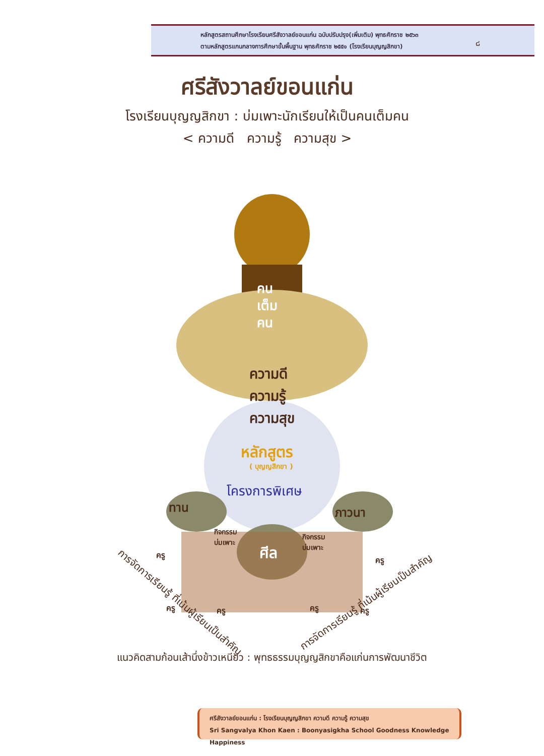หลักสูตรสถานศึกษาโรงเรียนศรีสังวาลย์ขอนแก่น ฉบับปรับปรุง(เพิ่มเติม) พุทธศักราช ๒๕๖๓
ตามหลักสูตรแกนกลางการศึกษาขั้นพื้นฐาน พุทธศักราช ๒๕๕๑ (โรงเรียนบุญญสิกขา)
๘
ศรีสังวาลย์ขอนแก่น
โรงเรียนบุญญสิกขา : บ่มเพาะนักเรียนให้เป็นคนเต็มคน
< ความดี ความรู้ ความสุข >
คน
เต็ม
คน
ความดี
ความรู้
ความสุข
หลักสูตร
( บุญญสิกขา )
โครงการพิเศษ
ทาน ภาวนา
กิจกรรม
บ่มเพาะ
กิจกรรม
บ่มเพาะ
ศีล
ครู
ครู ครู ครู ครู
ครู
การจัดการเรียนรู้ ที่เน้นผู้เรียนเป็นสำคัญ
การจัดการเรียนรู้ ที่เน้นผู้เรียนเป็นสำคัญ
แนวคิดสามก้อนเส้านึ่งข้าวเหนียว : พุทธธรรมบุญญสิกขาคือแก่นการพัฒนาชีวิต
ศรีสังวาลย์ขอนแก่น : โรงเรียนบุญญสิกขา ความดี ความรู้ ความสุข
Sri Sangvalya Khon Kaen : Boonyasigkha School Goodness Knowledge Happiness